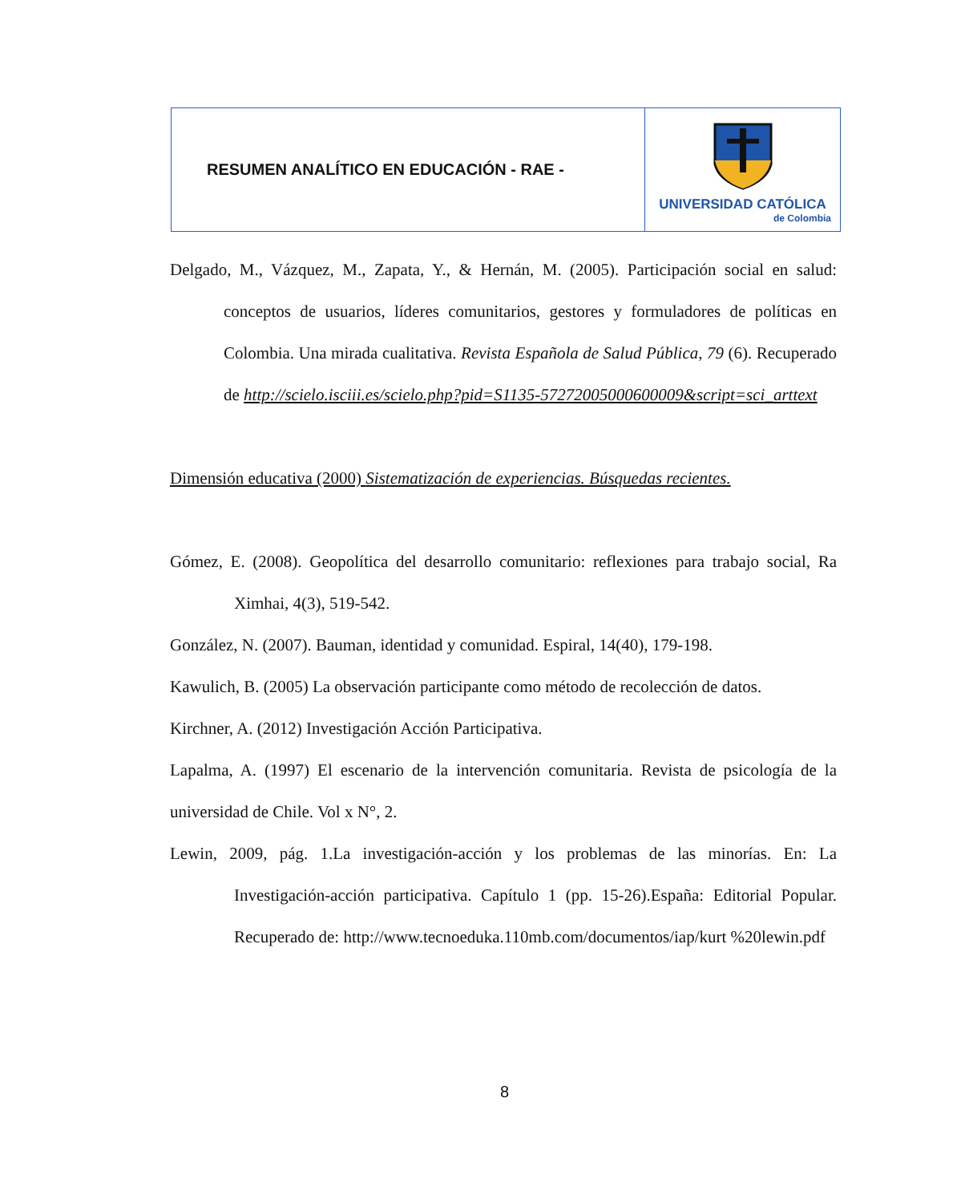| RESUMEN ANALÍTICO EN EDUCACIÓN - RAE - | UNIVERSIDAD CATÓLICA de Colombia |
Delgado, M., Vázquez, M., Zapata, Y., & Hernán, M. (2005). Participación social en salud: conceptos de usuarios, líderes comunitarios, gestores y formuladores de políticas en Colombia. Una mirada cualitativa. Revista Española de Salud Pública, 79 (6). Recuperado de http://scielo.isciii.es/scielo.php?pid=S1135-57272005000600009&script=sci_arttext
Dimensión educativa (2000) Sistematización de experiencias. Búsquedas recientes.
Gómez, E. (2008). Geopolítica del desarrollo comunitario: reflexiones para trabajo social, Ra Ximhai, 4(3), 519-542.
González, N. (2007). Bauman, identidad y comunidad. Espiral, 14(40), 179-198.
Kawulich, B. (2005) La observación participante como método de recolección de datos.
Kirchner, A. (2012) Investigación Acción Participativa.
Lapalma, A. (1997) El escenario de la intervención comunitaria. Revista de psicología de la universidad de Chile. Vol x N°, 2.
Lewin, 2009, pág. 1.La investigación-acción y los problemas de las minorías. En: La Investigación-acción participativa. Capítulo 1 (pp. 15-26).España: Editorial Popular. Recuperado de: http://www.tecnoeduka.110mb.com/documentos/iap/kurt %20lewin.pdf
8